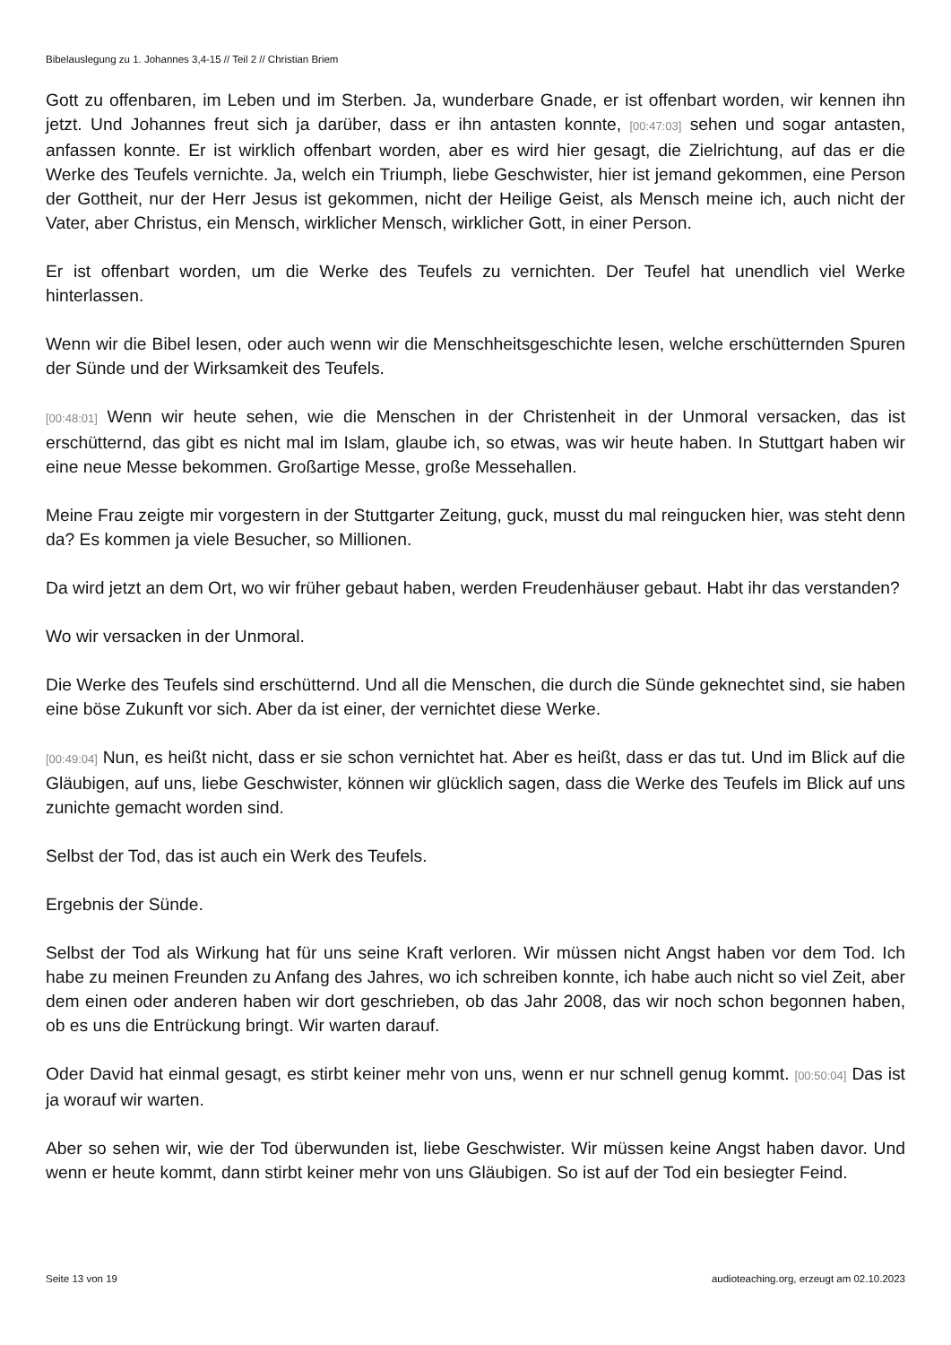Bibelauslegung zu 1. Johannes 3,4-15 // Teil 2 // Christian Briem
Gott zu offenbaren, im Leben und im Sterben. Ja, wunderbare Gnade, er ist offenbart worden, wir kennen ihn jetzt. Und Johannes freut sich ja darüber, dass er ihn antasten konnte, [00:47:03] sehen und sogar antasten, anfassen konnte. Er ist wirklich offenbart worden, aber es wird hier gesagt, die Zielrichtung, auf das er die Werke des Teufels vernichte. Ja, welch ein Triumph, liebe Geschwister, hier ist jemand gekommen, eine Person der Gottheit, nur der Herr Jesus ist gekommen, nicht der Heilige Geist, als Mensch meine ich, auch nicht der Vater, aber Christus, ein Mensch, wirklicher Mensch, wirklicher Gott, in einer Person.
Er ist offenbart worden, um die Werke des Teufels zu vernichten. Der Teufel hat unendlich viel Werke hinterlassen.
Wenn wir die Bibel lesen, oder auch wenn wir die Menschheitsgeschichte lesen, welche erschütternden Spuren der Sünde und der Wirksamkeit des Teufels.
[00:48:01] Wenn wir heute sehen, wie die Menschen in der Christenheit in der Unmoral versacken, das ist erschütternd, das gibt es nicht mal im Islam, glaube ich, so etwas, was wir heute haben. In Stuttgart haben wir eine neue Messe bekommen. Großartige Messe, große Messehallen.
Meine Frau zeigte mir vorgestern in der Stuttgarter Zeitung, guck, musst du mal reingucken hier, was steht denn da? Es kommen ja viele Besucher, so Millionen.
Da wird jetzt an dem Ort, wo wir früher gebaut haben, werden Freudenhäuser gebaut. Habt ihr das verstanden?
Wo wir versacken in der Unmoral.
Die Werke des Teufels sind erschütternd. Und all die Menschen, die durch die Sünde geknechtet sind, sie haben eine böse Zukunft vor sich. Aber da ist einer, der vernichtet diese Werke.
[00:49:04] Nun, es heißt nicht, dass er sie schon vernichtet hat. Aber es heißt, dass er das tut. Und im Blick auf die Gläubigen, auf uns, liebe Geschwister, können wir glücklich sagen, dass die Werke des Teufels im Blick auf uns zunichte gemacht worden sind.
Selbst der Tod, das ist auch ein Werk des Teufels.
Ergebnis der Sünde.
Selbst der Tod als Wirkung hat für uns seine Kraft verloren. Wir müssen nicht Angst haben vor dem Tod. Ich habe zu meinen Freunden zu Anfang des Jahres, wo ich schreiben konnte, ich habe auch nicht so viel Zeit, aber dem einen oder anderen haben wir dort geschrieben, ob das Jahr 2008, das wir noch schon begonnen haben, ob es uns die Entrückung bringt. Wir warten darauf.
Oder David hat einmal gesagt, es stirbt keiner mehr von uns, wenn er nur schnell genug kommt. [00:50:04] Das ist ja worauf wir warten.
Aber so sehen wir, wie der Tod überwunden ist, liebe Geschwister. Wir müssen keine Angst haben davor. Und wenn er heute kommt, dann stirbt keiner mehr von uns Gläubigen. So ist auf der Tod ein besiegter Feind.
Seite 13 von 19 audioteaching.org, erzeugt am 02.10.2023